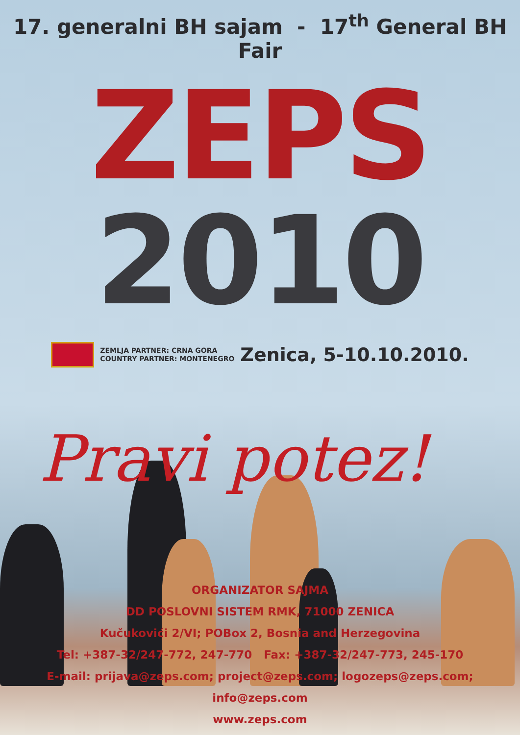17. generalni BH sajam - 17<sup>th</sup> General BH Fair
ZEPS
2010
ZEMLJA PARTNER: CRNA GORA
COUNTRY PARTNER: MONTENEGRO
Zenica, 5-10.10.2010.
Pravi potez!
ORGANIZATOR SAJMA
DD POSLOVNI SISTEM RMK, 71000 ZENICA
Kučukovići 2/VI; POBox 2, Bosnia and Herzegovina
Tel: +387-32/247-772, 247-770 Fax: +387-32/247-773, 245-170
E-mail: prijava@zeps.com; project@zeps.com; logozeps@zeps.com; info@zeps.com
www.zeps.com